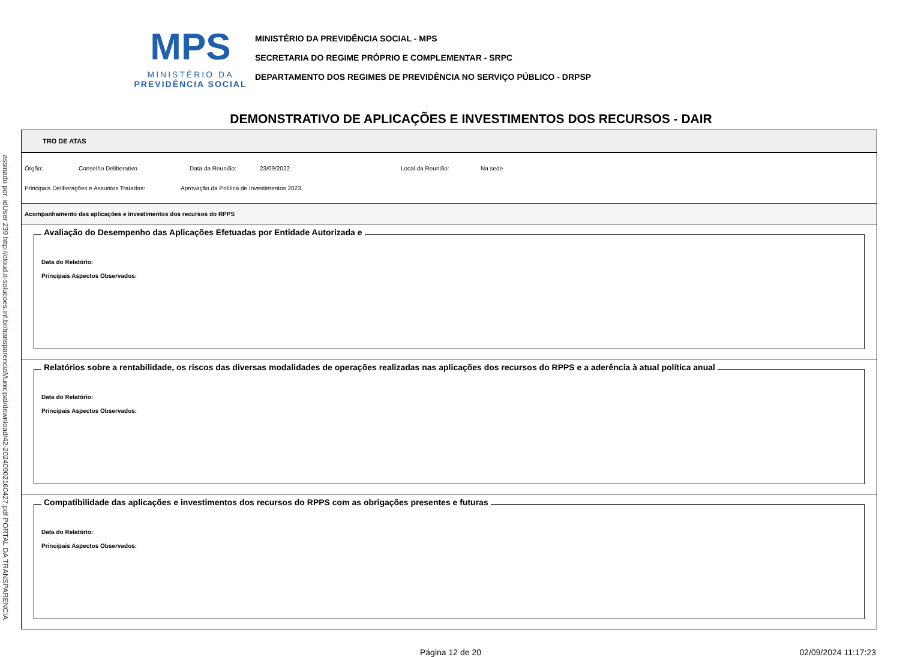MPS
MINISTÉRIO DA
PREVIDÊNCIA SOCIAL
MINISTÉRIO DA PREVIDÊNCIA SOCIAL - MPS
SECRETARIA DO REGIME PRÓPRIO E COMPLEMENTAR - SRPC
DEPARTAMENTO DOS REGIMES DE PREVIDÊNCIA NO SERVIÇO PÚBLICO - DRPSP
DEMONSTRATIVO DE APLICAÇÕES E INVESTIMENTOS DOS RECURSOS - DAIR
assinado por: idUser 239 http://cloud.it-solucoes.inf.br/transparenciaMunicipal/download/42-20240902160427.pdf PORTAL DA TRANSPARENCIA
TRO DE ATAS
Órgão: Conselho Deliberativo Data da Reunião: 23/09/2022 Local da Reunião: Na sede
Principais Deliberações e Assuntos Tratados: Aprovação da Política de Investimentos 2023.
Acompanhamento das aplicações e investimentos dos recursos do RPPS
Avaliação do Desempenho das Aplicações Efetuadas por Entidade Autorizada e
Data do Relatório:
Principais Aspectos Observados:
Relatórios sobre a rentabilidade, os riscos das diversas modalidades de operações realizadas nas aplicações dos recursos do RPPS e a aderência à atual política anual
Data do Relatório:
Principais Aspectos Observados:
Compatibilidade das aplicações e investimentos dos recursos do RPPS com as obrigações presentes e futuras
Data do Relatório:
Principais Aspectos Observados:
Página 12 de 20 02/09/2024 11:17:23